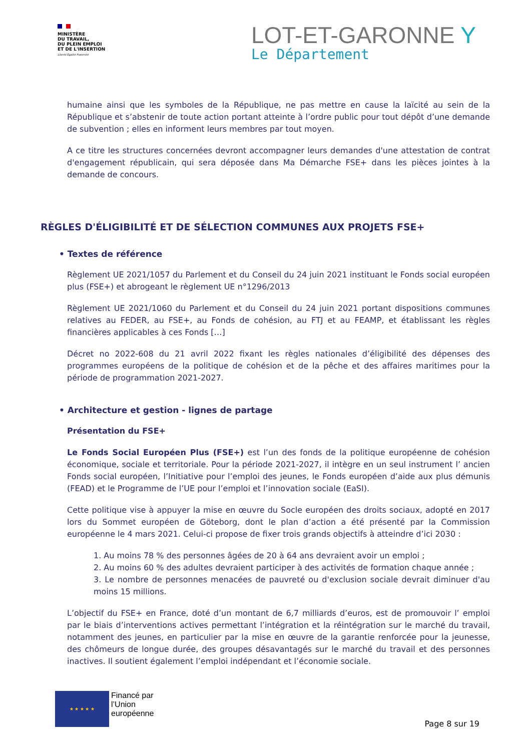MINISTÈRE
DU TRAVAIL,
DU PLEIN EMPLOI
ET DE L'INSERTION
Liberté Égalité Fraternité
LOT-ET-GARONNE Y
Le Département
humaine ainsi que les symboles de la République, ne pas mettre en cause la laïcité au sein de la République et s’abstenir de toute action portant atteinte à l’ordre public pour tout dépôt d’une demande de subvention ; elles en informent leurs membres par tout moyen.
A ce titre les structures concernées devront accompagner leurs demandes d'une attestation de contrat d'engagement républicain, qui sera déposée dans Ma Démarche FSE+ dans les pièces jointes à la demande de concours.
RÈGLES D'ÉLIGIBILITÉ ET DE SÉLECTION COMMUNES AUX PROJETS FSE+
• Textes de référence
Règlement UE 2021/1057 du Parlement et du Conseil du 24 juin 2021 instituant le Fonds social européen plus (FSE+) et abrogeant le règlement UE n°1296/2013
Règlement UE 2021/1060 du Parlement et du Conseil du 24 juin 2021 portant dispositions communes relatives au FEDER, au FSE+, au Fonds de cohésion, au FTJ et au FEAMP, et établissant les règles financières applicables à ces Fonds […]
Décret no 2022-608 du 21 avril 2022 fixant les règles nationales d’éligibilité des dépenses des programmes européens de la politique de cohésion et de la pêche et des affaires maritimes pour la période de programmation 2021-2027.
• Architecture et gestion - lignes de partage
Présentation du FSE+
Le Fonds Social Européen Plus (FSE+) est l’un des fonds de la politique européenne de cohésion économique, sociale et territoriale. Pour la période 2021-2027, il intègre en un seul instrument l’ ancien Fonds social européen, l’Initiative pour l’emploi des jeunes, le Fonds européen d’aide aux plus démunis (FEAD) et le Programme de l’UE pour l’emploi et l’innovation sociale (EaSI).
Cette politique vise à appuyer la mise en œuvre du Socle européen des droits sociaux, adopté en 2017 lors du Sommet européen de Göteborg, dont le plan d’action a été présenté par la Commission européenne le 4 mars 2021. Celui-ci propose de fixer trois grands objectifs à atteindre d’ici 2030 :
1. Au moins 78 % des personnes âgées de 20 à 64 ans devraient avoir un emploi ;
2. Au moins 60 % des adultes devraient participer à des activités de formation chaque année ;
3. Le nombre de personnes menacées de pauvreté ou d'exclusion sociale devrait diminuer d'au moins 15 millions.
L’objectif du FSE+ en France, doté d’un montant de 6,7 milliards d’euros, est de promouvoir l’ emploi par le biais d’interventions actives permettant l’intégration et la réintégration sur le marché du travail, notamment des jeunes, en particulier par la mise en œuvre de la garantie renforcée pour la jeunesse, des chômeurs de longue durée, des groupes désavantagés sur le marché du travail et des personnes inactives. Il soutient également l’emploi indépendant et l’économie sociale.
★ ★ ★ ★ ★
Financé par
l’Union
européenne
Page 8 sur 19